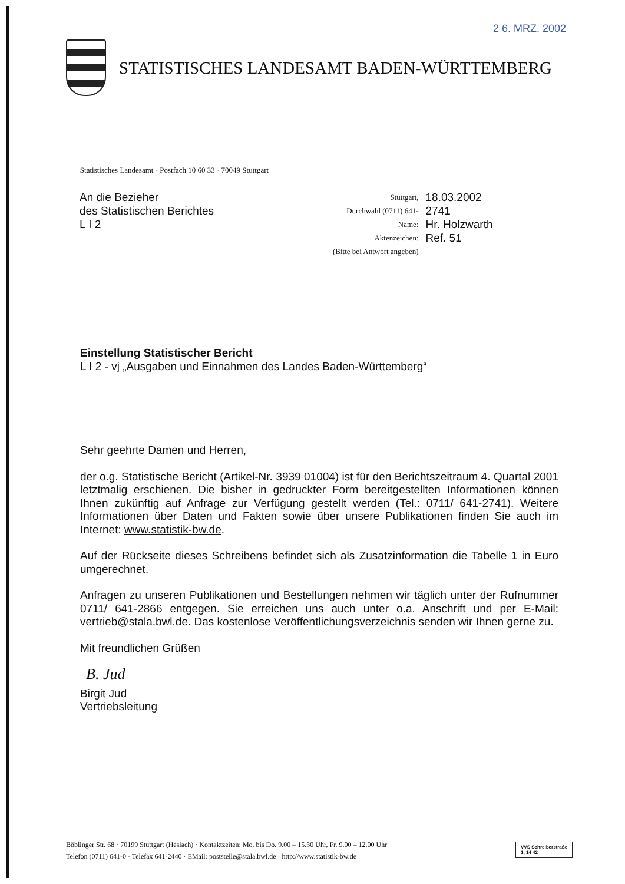2 6. MRZ. 2002
STATISTISCHES LANDESAMT BADEN-WÜRTTEMBERG
Statistisches Landesamt · Postfach 10 60 33 · 70049 Stuttgart
An die Bezieher
des Statistischen Berichtes
L I 2
| Stuttgart, | 18.03.2002 |
| Durchwahl (0711) 641- | 2741 |
| Name: | Hr. Holzwarth |
| Aktenzeichen: | Ref. 51 |
| (Bitte bei Antwort angeben) | |
Einstellung Statistischer Bericht
L I 2 - vj „Ausgaben und Einnahmen des Landes Baden-Württemberg“
Sehr geehrte Damen und Herren,
der o.g. Statistische Bericht (Artikel-Nr. 3939 01004) ist für den Berichtszeitraum 4. Quartal 2001 letztmalig erschienen. Die bisher in gedruckter Form bereitgestellten Informationen können Ihnen zukünftig auf Anfrage zur Verfügung gestellt werden (Tel.: 0711/ 641-2741). Weitere Informationen über Daten und Fakten sowie über unsere Publikationen finden Sie auch im Internet: www.statistik-bw.de.
Auf der Rückseite dieses Schreibens befindet sich als Zusatzinformation die Tabelle 1 in Euro umgerechnet.
Anfragen zu unseren Publikationen und Bestellungen nehmen wir täglich unter der Rufnummer 0711/ 641-2866 entgegen. Sie erreichen uns auch unter o.a. Anschrift und per E-Mail: vertrieb@stala.bwl.de. Das kostenlose Veröffentlichungsverzeichnis senden wir Ihnen gerne zu.
Mit freundlichen Grüßen
B. Jud
Birgit Jud
Vertriebsleitung
Böblinger Str. 68 · 70199 Stuttgart (Heslach) · Kontaktzeiten: Mo. bis Do. 9.00 – 15.30 Uhr, Fr. 9.00 – 12.00 Uhr
Telefon (0711) 641-0 · Telefax 641-2440 · EMail: poststelle@stala.bwl.de · http://www.statistik-bw.de
VVS Schreiberstraße
1, 14 42